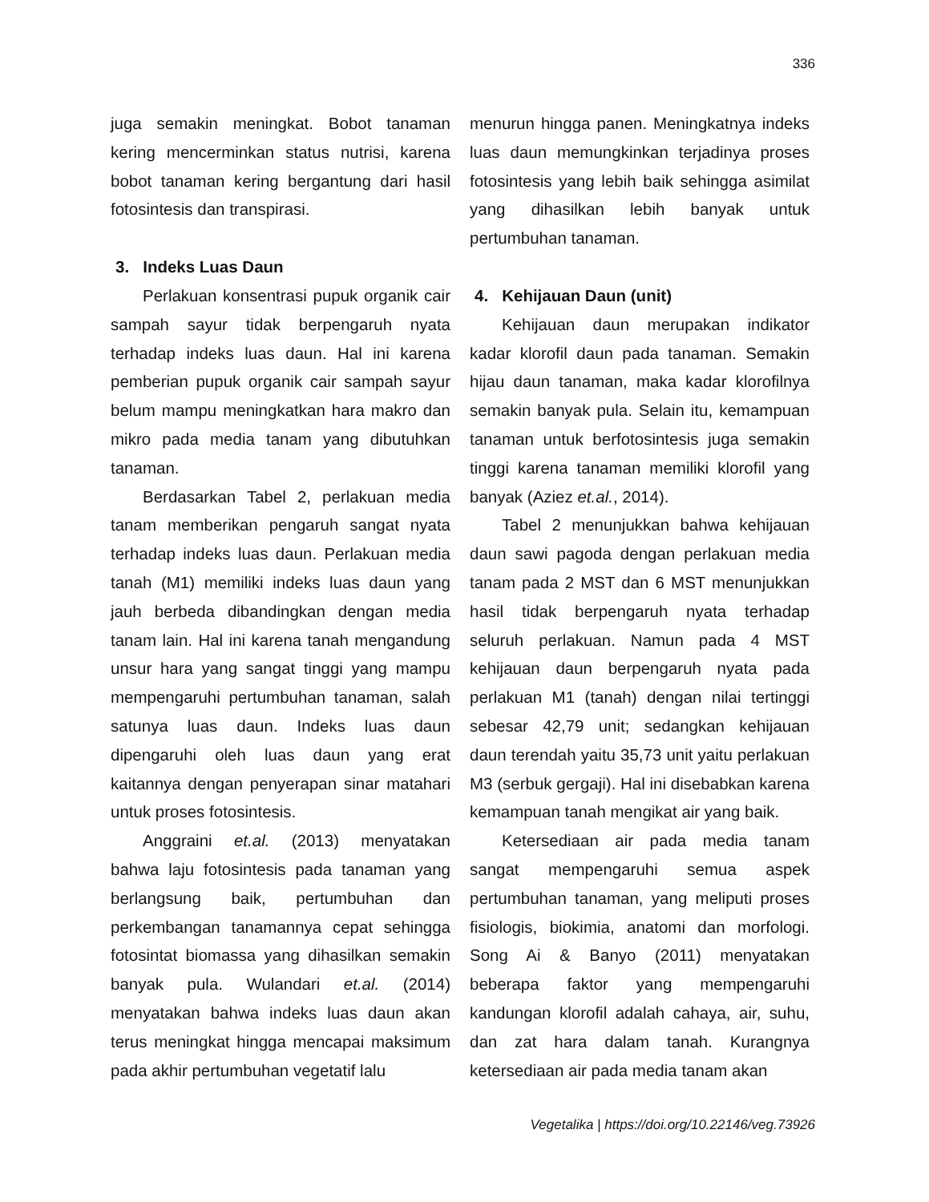336
juga semakin meningkat. Bobot tanaman kering mencerminkan status nutrisi, karena bobot tanaman kering bergantung dari hasil fotosintesis dan transpirasi.
3. Indeks Luas Daun
Perlakuan konsentrasi pupuk organik cair sampah sayur tidak berpengaruh nyata terhadap indeks luas daun. Hal ini karena pemberian pupuk organik cair sampah sayur belum mampu meningkatkan hara makro dan mikro pada media tanam yang dibutuhkan tanaman.
Berdasarkan Tabel 2, perlakuan media tanam memberikan pengaruh sangat nyata terhadap indeks luas daun. Perlakuan media tanah (M1) memiliki indeks luas daun yang jauh berbeda dibandingkan dengan media tanam lain. Hal ini karena tanah mengandung unsur hara yang sangat tinggi yang mampu mempengaruhi pertumbuhan tanaman, salah satunya luas daun. Indeks luas daun dipengaruhi oleh luas daun yang erat kaitannya dengan penyerapan sinar matahari untuk proses fotosintesis.
Anggraini et.al. (2013) menyatakan bahwa laju fotosintesis pada tanaman yang berlangsung baik, pertumbuhan dan perkembangan tanamannya cepat sehingga fotosintat biomassa yang dihasilkan semakin banyak pula. Wulandari et.al. (2014) menyatakan bahwa indeks luas daun akan terus meningkat hingga mencapai maksimum pada akhir pertumbuhan vegetatif lalu
menurun hingga panen. Meningkatnya indeks luas daun memungkinkan terjadinya proses fotosintesis yang lebih baik sehingga asimilat yang dihasilkan lebih banyak untuk pertumbuhan tanaman.
4. Kehijauan Daun (unit)
Kehijauan daun merupakan indikator kadar klorofil daun pada tanaman. Semakin hijau daun tanaman, maka kadar klorofilnya semakin banyak pula. Selain itu, kemampuan tanaman untuk berfotosintesis juga semakin tinggi karena tanaman memiliki klorofil yang banyak (Aziez et.al., 2014).
Tabel 2 menunjukkan bahwa kehijauan daun sawi pagoda dengan perlakuan media tanam pada 2 MST dan 6 MST menunjukkan hasil tidak berpengaruh nyata terhadap seluruh perlakuan. Namun pada 4 MST kehijauan daun berpengaruh nyata pada perlakuan M1 (tanah) dengan nilai tertinggi sebesar 42,79 unit; sedangkan kehijauan daun terendah yaitu 35,73 unit yaitu perlakuan M3 (serbuk gergaji). Hal ini disebabkan karena kemampuan tanah mengikat air yang baik.
Ketersediaan air pada media tanam sangat mempengaruhi semua aspek pertumbuhan tanaman, yang meliputi proses fisiologis, biokimia, anatomi dan morfologi. Song Ai & Banyo (2011) menyatakan beberapa faktor yang mempengaruhi kandungan klorofil adalah cahaya, air, suhu, dan zat hara dalam tanah. Kurangnya ketersediaan air pada media tanam akan
Vegetalika | https://doi.org/10.22146/veg.73926